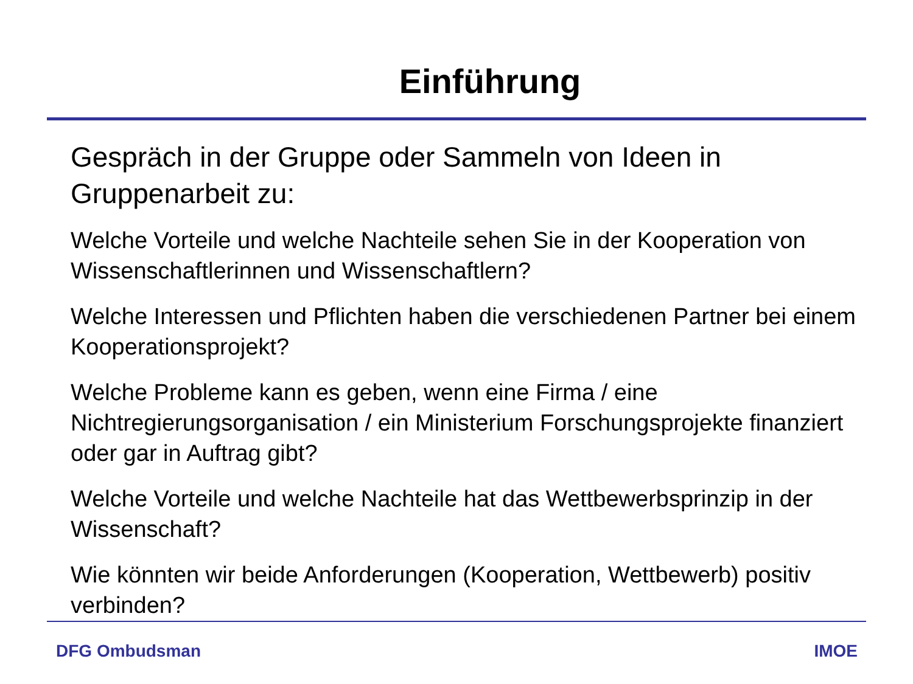Einführung
Gespräch in der Gruppe oder Sammeln von Ideen in Gruppenarbeit zu:
Welche Vorteile und welche Nachteile sehen Sie in der Kooperation von Wissenschaftlerinnen und Wissenschaftlern?
Welche Interessen und Pflichten haben die verschiedenen Partner bei einem Kooperationsprojekt?
Welche Probleme kann es geben, wenn eine Firma / eine Nichtregierungsorganisation / ein Ministerium Forschungsprojekte finanziert oder gar in Auftrag gibt?
Welche Vorteile und welche Nachteile hat das Wettbewerbsprinzip in der Wissenschaft?
Wie könnten wir beide Anforderungen (Kooperation, Wettbewerb) positiv verbinden?
DFG Ombudsman IMOE